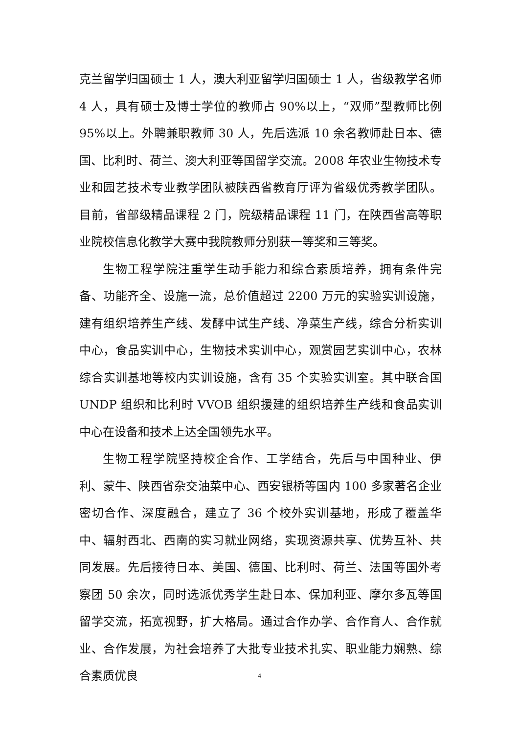克兰留学归国硕士 1 人，澳大利亚留学归国硕士 1 人，省级教学名师 4 人，具有硕士及博士学位的教师占 90%以上，“双师”型教师比例 95%以上。外聘兼职教师 30 人，先后选派 10 余名教师赴日本、德国、比利时、荷兰、澳大利亚等国留学交流。2008 年农业生物技术专业和园艺技术专业教学团队被陕西省教育厅评为省级优秀教学团队。目前，省部级精品课程 2 门，院级精品课程 11 门，在陕西省高等职业院校信息化教学大赛中我院教师分别获一等奖和三等奖。
生物工程学院注重学生动手能力和综合素质培养，拥有条件完备、功能齐全、设施一流，总价值超过 2200 万元的实验实训设施，建有组织培养生产线、发酵中试生产线、净菜生产线，综合分析实训中心，食品实训中心，生物技术实训中心，观赏园艺实训中心，农林综合实训基地等校内实训设施，含有 35 个实验实训室。其中联合国 UNDP 组织和比利时 VVOB 组织援建的组织培养生产线和食品实训中心在设备和技术上达全国领先水平。
生物工程学院坚持校企合作、工学结合，先后与中国种业、伊利、蒙牛、陕西省杂交油菜中心、西安银桥等国内 100 多家著名企业密切合作、深度融合，建立了 36 个校外实训基地，形成了覆盖华中、辐射西北、西南的实习就业网络，实现资源共享、优势互补、共同发展。先后接待日本、美国、德国、比利时、荷兰、法国等国外考察团 50 余次，同时选派优秀学生赴日本、保加利亚、摩尔多瓦等国留学交流，拓宽视野，扩大格局。通过合作办学、合作育人、合作就业、合作发展，为社会培养了大批专业技术扎实、职业能力娴熟、综合素质优良
4